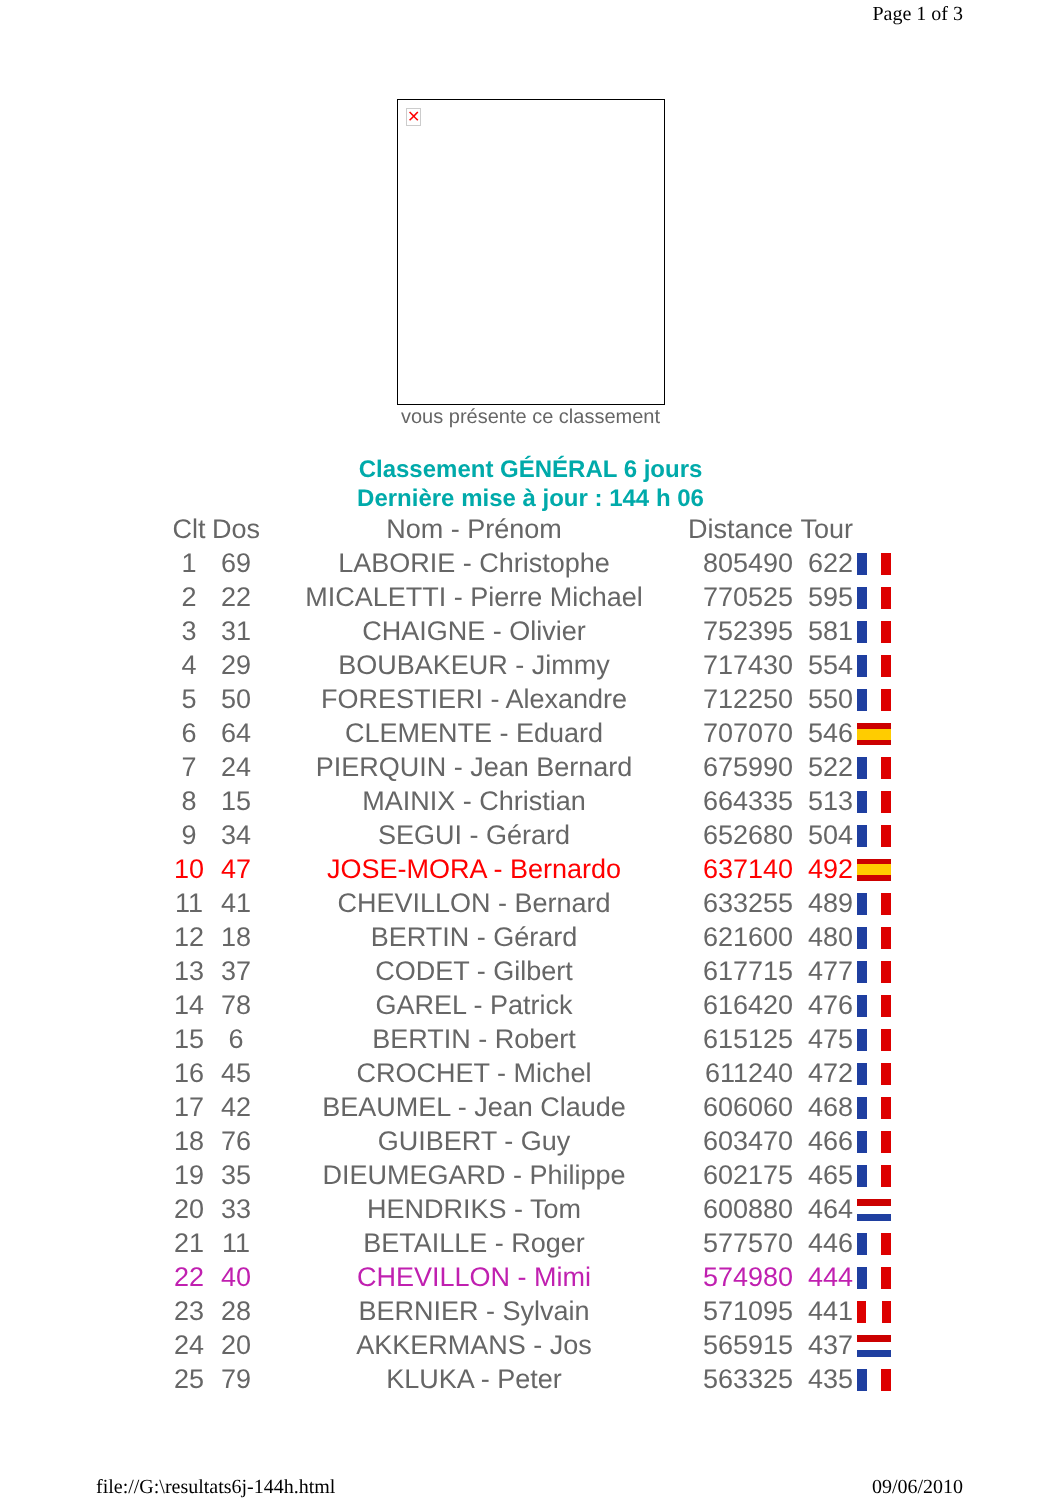Page 1 of 3
✕
vous présente ce classement
Classement GÉNÉRAL 6 jours
Dernière mise à jour : 144 h 06
| Clt | Dos | Nom - Prénom | Distance | Tour | |
| --- | --- | --- | --- | --- | --- |
| 1 | 69 | LABORIE - Christophe | 805490 | 622 | |
| 2 | 22 | MICALETTI - Pierre Michael | 770525 | 595 | |
| 3 | 31 | CHAIGNE - Olivier | 752395 | 581 | |
| 4 | 29 | BOUBAKEUR - Jimmy | 717430 | 554 | |
| 5 | 50 | FORESTIERI - Alexandre | 712250 | 550 | |
| 6 | 64 | CLEMENTE - Eduard | 707070 | 546 | |
| 7 | 24 | PIERQUIN - Jean Bernard | 675990 | 522 | |
| 8 | 15 | MAINIX - Christian | 664335 | 513 | |
| 9 | 34 | SEGUI - Gérard | 652680 | 504 | |
| 10 | 47 | JOSE-MORA - Bernardo | 637140 | 492 | |
| 11 | 41 | CHEVILLON - Bernard | 633255 | 489 | |
| 12 | 18 | BERTIN - Gérard | 621600 | 480 | |
| 13 | 37 | CODET - Gilbert | 617715 | 477 | |
| 14 | 78 | GAREL - Patrick | 616420 | 476 | |
| 15 | 6 | BERTIN - Robert | 615125 | 475 | |
| 16 | 45 | CROCHET - Michel | 611240 | 472 | |
| 17 | 42 | BEAUMEL - Jean Claude | 606060 | 468 | |
| 18 | 76 | GUIBERT - Guy | 603470 | 466 | |
| 19 | 35 | DIEUMEGARD - Philippe | 602175 | 465 | |
| 20 | 33 | HENDRIKS - Tom | 600880 | 464 | |
| 21 | 11 | BETAILLE - Roger | 577570 | 446 | |
| 22 | 40 | CHEVILLON - Mimi | 574980 | 444 | |
| 23 | 28 | BERNIER - Sylvain | 571095 | 441 | |
| 24 | 20 | AKKERMANS - Jos | 565915 | 437 | |
| 25 | 79 | KLUKA - Peter | 563325 | 435 | |
file://G:\resultats6j-144h.html 09/06/2010